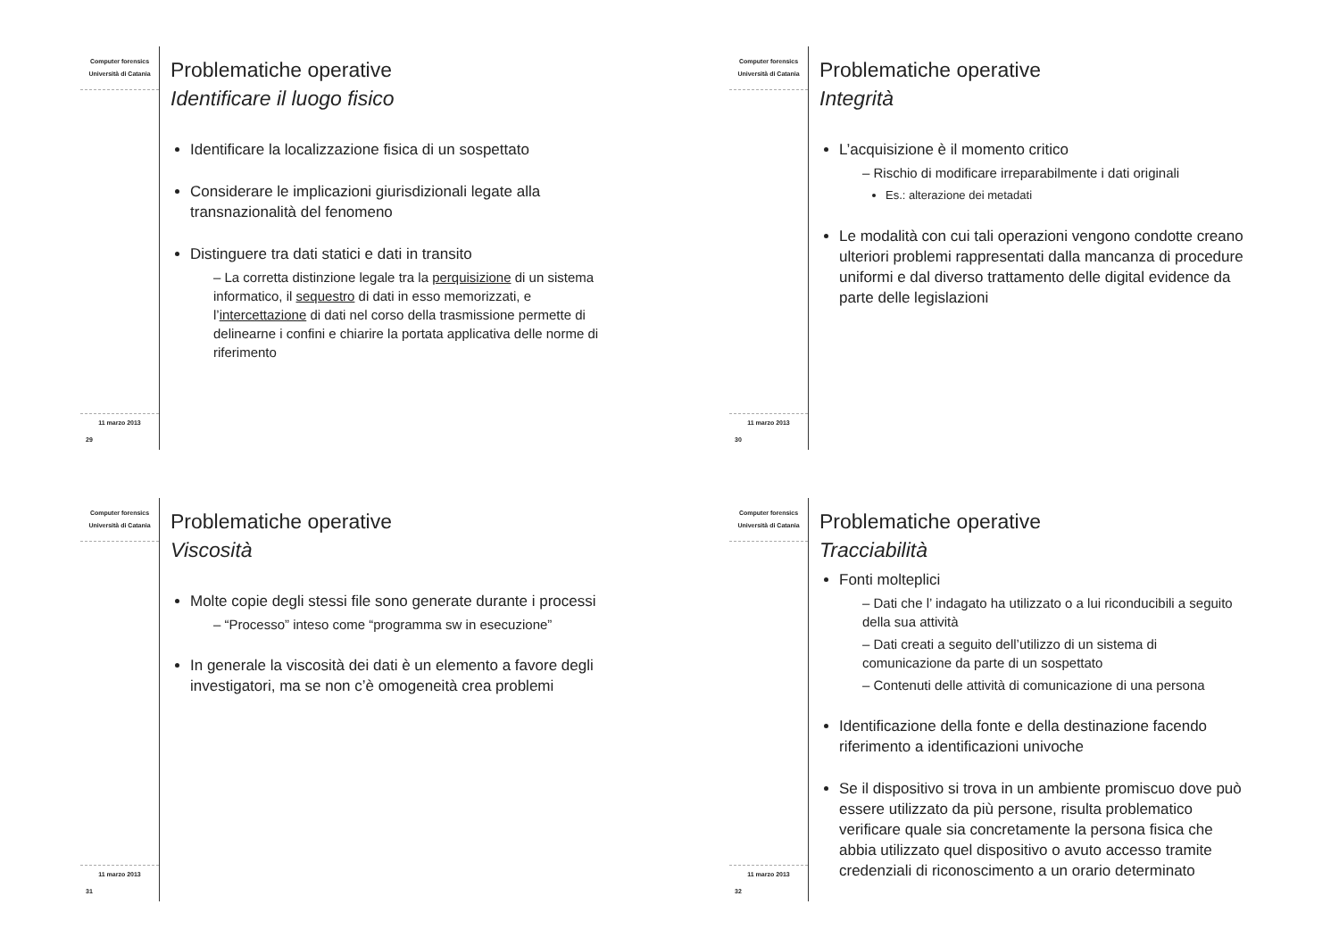Computer forensics
Università di Catania
11 marzo 2013
29
Problematiche operative
Identificare il luogo fisico
Identificare la localizzazione fisica di un sospettato
Considerare le implicazioni giurisdizionali legate alla transnazionalità del fenomeno
Distinguere tra dati statici e dati in transito
– La corretta distinzione legale tra la perquisizione di un sistema informatico, il sequestro di dati in esso memorizzati, e l’intercettazione di dati nel corso della trasmissione permette di delinearne i confini e chiarire la portata applicativa delle norme di riferimento
Computer forensics
Università di Catania
11 marzo 2013
30
Problematiche operative
Integrità
L’acquisizione è il momento critico
– Rischio di modificare irreparabilmente i dati originali
Es.: alterazione dei metadati
Le modalità con cui tali operazioni vengono condotte creano ulteriori problemi rappresentati dalla mancanza di procedure uniformi e dal diverso trattamento delle digital evidence da parte delle legislazioni
Computer forensics
Università di Catania
11 marzo 2013
31
Problematiche operative
Viscosità
Molte copie degli stessi file sono generate durante i processi
– “Processo” inteso come “programma sw in esecuzione”
In generale la viscosità dei dati è un elemento a favore degli investigatori, ma se non c’è omogeneità crea problemi
Computer forensics
Università di Catania
11 marzo 2013
32
Problematiche operative
Tracciabilità
Fonti molteplici
– Dati che l’ indagato ha utilizzato o a lui riconducibili a seguito della sua attività
– Dati creati a seguito dell’utilizzo di un sistema di comunicazione da parte di un sospettato
– Contenuti delle attività di comunicazione di una persona
Identificazione della fonte e della destinazione facendo riferimento a identificazioni univoche
Se il dispositivo si trova in un ambiente promiscuo dove può essere utilizzato da più persone, risulta problematico verificare quale sia concretamente la persona fisica che abbia utilizzato quel dispositivo o avuto accesso tramite credenziali di riconoscimento a un orario determinato